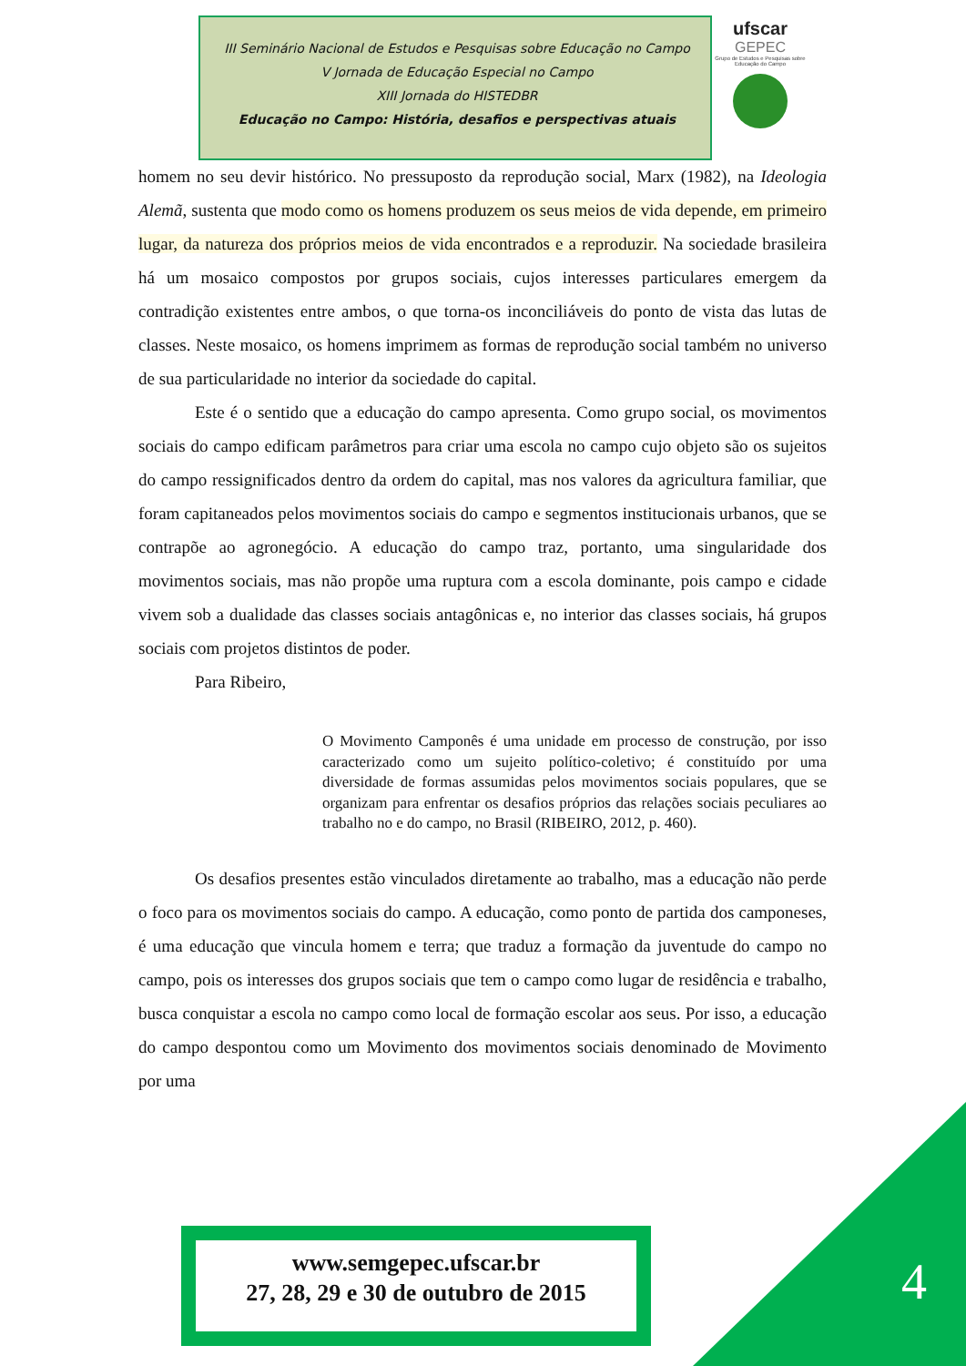III Seminário Nacional de Estudos e Pesquisas sobre Educação no Campo
V Jornada de Educação Especial no Campo
XIII Jornada do HISTEDBR
Educação no Campo: História, desafios e perspectivas atuais
ufscar
GEPEC
Grupo de Estudos e Pesquisas sobre Educação do Campo
homem no seu devir histórico. No pressuposto da reprodução social, Marx (1982), na Ideologia Alemã, sustenta que modo como os homens produzem os seus meios de vida depende, em primeiro lugar, da natureza dos próprios meios de vida encontrados e a reproduzir. Na sociedade brasileira há um mosaico compostos por grupos sociais, cujos interesses particulares emergem da contradição existentes entre ambos, o que torna-os inconciliáveis do ponto de vista das lutas de classes. Neste mosaico, os homens imprimem as formas de reprodução social também no universo de sua particularidade no interior da sociedade do capital.
Este é o sentido que a educação do campo apresenta. Como grupo social, os movimentos sociais do campo edificam parâmetros para criar uma escola no campo cujo objeto são os sujeitos do campo ressignificados dentro da ordem do capital, mas nos valores da agricultura familiar, que foram capitaneados pelos movimentos sociais do campo e segmentos institucionais urbanos, que se contrapõe ao agronegócio. A educação do campo traz, portanto, uma singularidade dos movimentos sociais, mas não propõe uma ruptura com a escola dominante, pois campo e cidade vivem sob a dualidade das classes sociais antagônicas e, no interior das classes sociais, há grupos sociais com projetos distintos de poder.
Para Ribeiro,
O Movimento Camponês é uma unidade em processo de construção, por isso caracterizado como um sujeito político-coletivo; é constituído por uma diversidade de formas assumidas pelos movimentos sociais populares, que se organizam para enfrentar os desafios próprios das relações sociais peculiares ao trabalho no e do campo, no Brasil (RIBEIRO, 2012, p. 460).
Os desafios presentes estão vinculados diretamente ao trabalho, mas a educação não perde o foco para os movimentos sociais do campo. A educação, como ponto de partida dos camponeses, é uma educação que vincula homem e terra; que traduz a formação da juventude do campo no campo, pois os interesses dos grupos sociais que tem o campo como lugar de residência e trabalho, busca conquistar a escola no campo como local de formação escolar aos seus. Por isso, a educação do campo despontou como um Movimento dos movimentos sociais denominado de Movimento por uma
www.semgepec.ufscar.br
27, 28, 29 e 30 de outubro de 2015
4